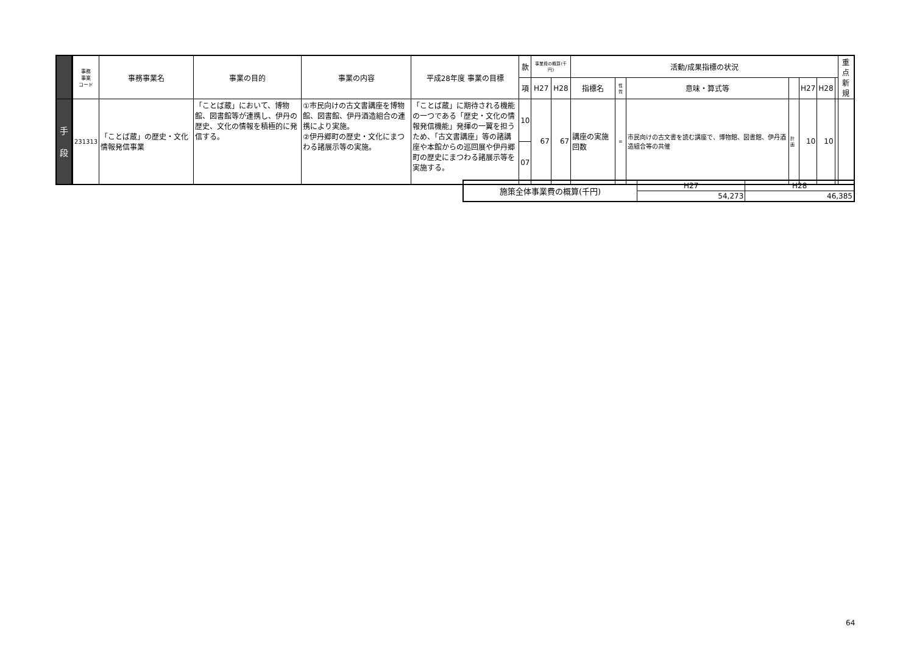| | 事務 事業 コード | 事務事業名 | 事業の目的 | 事業の内容 | 平成28年度 事業の目標 | 款 | 事業費の概算(千円) | | 活動/成果指標の状況 | | | | | | | 重点 新規 |
| --- | --- | --- | --- | --- | --- | --- | --- | --- | --- | --- | --- | --- | --- | --- | --- | --- |
| | | | | | | 項 | H27 | H28 | 指標名 | 性質 | 意味・算式等 | | H27 | H28 | | |
| 手 段 | 231313 | 「ことば蔵」の歴史・文化情報発信事業 | 「ことば蔵」において、博物館、図書館等が連携し、伊丹の歴史、文化の情報を積極的に発信する。 | ①市民向けの古文書講座を博物館、図書館、伊丹酒造組合の連携により実施。 ②伊丹郷町の歴史・文化にまつわる諸展示等の実施。 | 「ことば蔵」に期待される機能の一つである「歴史・文化の情報発信機能」発揮の一翼を担うため、「古文書講座」等の諸講座や本館からの巡回展や伊丹郷町の歴史にまつわる諸展示等を実施する。 | 10 | 67 | 67 | 講座の実施回数 | = | 市民向けの古文書を読む講座で、博物館、図書館、伊丹酒造組合等の共催 | 計画 | 10 | 10 | | |
| | | | | | | 07 | | | | | | | | | | |
| 施策全体事業費の概算(千円) | H27 | H28 |
| | 54,273 | 46,385 |
64